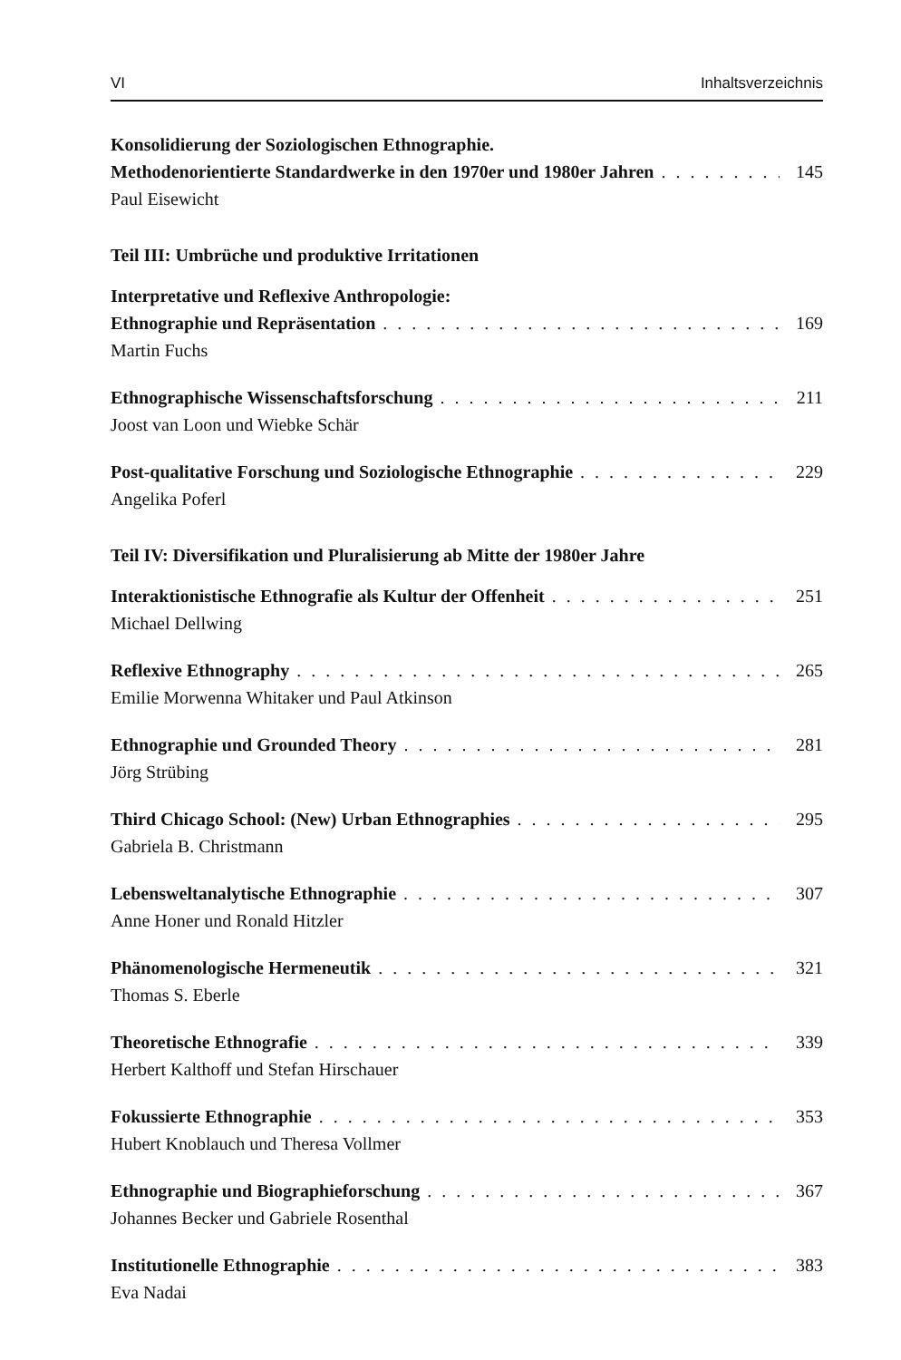VI Inhaltsverzeichnis
Konsolidierung der Soziologischen Ethnographie.
Methodenorientierte Standardwerke in den 1970er und 1980er Jahren 145
Paul Eisewicht
Teil III: Umbrüche und produktive Irritationen
Interpretative und Reflexive Anthropologie:
Ethnographie und Repräsentation 169
Martin Fuchs
Ethnographische Wissenschaftsforschung 211
Joost van Loon und Wiebke Schär
Post-qualitative Forschung und Soziologische Ethnographie 229
Angelika Poferl
Teil IV: Diversifikation und Pluralisierung ab Mitte der 1980er Jahre
Interaktionistische Ethnografie als Kultur der Offenheit 251
Michael Dellwing
Reflexive Ethnography 265
Emilie Morwenna Whitaker und Paul Atkinson
Ethnographie und Grounded Theory 281
Jörg Strübing
Third Chicago School: (New) Urban Ethnographies 295
Gabriela B. Christmann
Lebensweltanalytische Ethnographie 307
Anne Honer und Ronald Hitzler
Phänomenologische Hermeneutik 321
Thomas S. Eberle
Theoretische Ethnografie 339
Herbert Kalthoff und Stefan Hirschauer
Fokussierte Ethnographie 353
Hubert Knoblauch und Theresa Vollmer
Ethnographie und Biographieforschung 367
Johannes Becker und Gabriele Rosenthal
Institutionelle Ethnographie 383
Eva Nadai